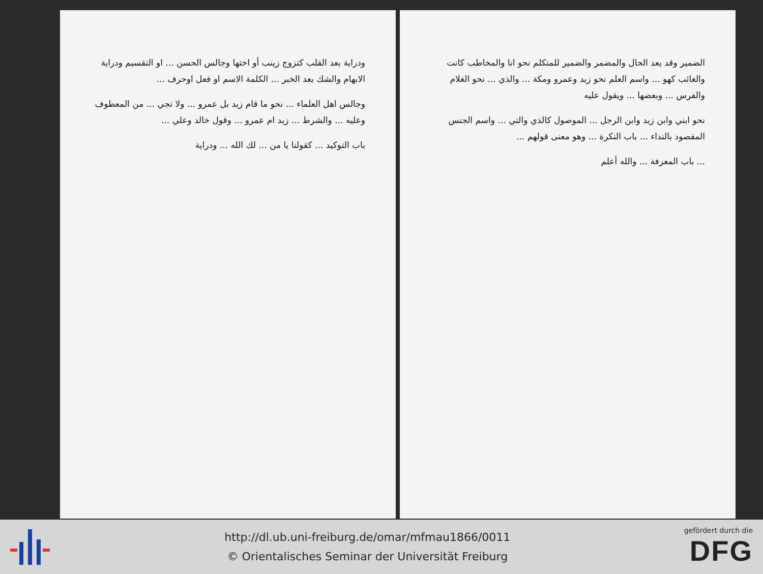الضمير وقد يعد الحال والمضمر والضمير للمتكلم نحو انا والمخاطب كانت والغائب كهو ... واسم العلم نحو زيد وعمرو ومكة ... والذي ... نحو الغلام والفرس ... وبعضها ... ويقول عليه
نحو ابني وابن زيد وابن الرجل ... الموصول كالذي والتي ... واسم الجنس المقصود بالنداء ... باب النكرة ... وهو معنى قولهم ...
... باب المعرفة ... والله أعلم
ودراية بعد القلب كتزوج زينب أو اختها وجالس الحسن ... او التقسيم ودراية الابهام والشك بعد الخبر ... الكلمة الاسم او فعل اوحرف ...
وجالس اهل العلماء ... نحو ما قام زيد بل عمرو ... ولا تجي ... من المعطوف وعليه ... والشرط ... زيد ام عمرو ... وقول خالد وعلي ...
باب التوكيد ... كقولنا يا من ... لك الله ... ودراية
http://dl.ub.uni-freiburg.de/omar/mfmau1866/0011
© Orientalisches Seminar der Universität Freiburg
gefördert durch die
DFG